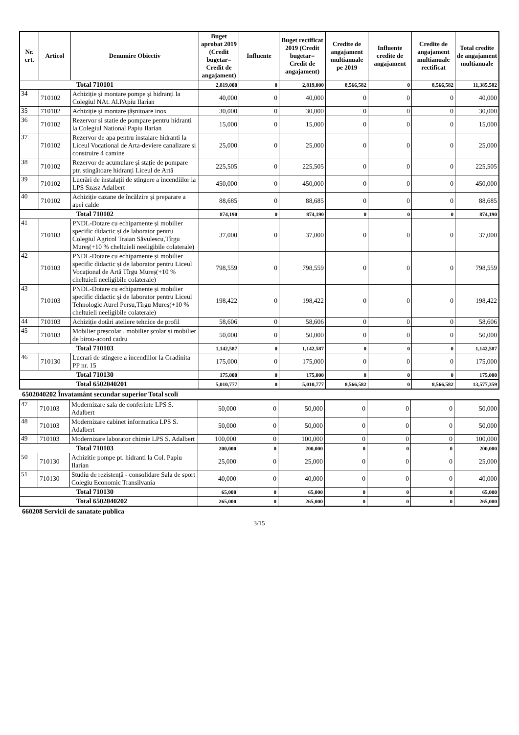| Nr. crt. | Articol | Denumire Obiectiv | Buget aprobat 2019 (Credit bugetar= Credit de angajament) | Influente | Buget rectificat 2019 (Credit bugetar= Credit de angajament) | Credite de angajament multianuale pe 2019 | Influente credite de angajament | Credite de angajament multianuale rectificat | Total credite de angajament multianuale |
| --- | --- | --- | --- | --- | --- | --- | --- | --- | --- |
| Total 710101 | | | 2,819,000 | 0 | 2,819,000 | 8,566,582 | 0 | 8,566,582 | 11,385,582 |
| 34 | 710102 | Achiziție și montare pompe și hidranți la Colegiul NAt. Al.PApiu Ilarian | 40,000 | 0 | 40,000 | 0 | 0 | 0 | 40,000 |
| 35 | 710102 | Achiziție și montare țâșnitoare inox | 30,000 | 0 | 30,000 | 0 | 0 | 0 | 30,000 |
| 36 | 710102 | Rezervor si statie de pompare pentru hidranti la Colegiul National Papiu Ilarian | 15,000 | 0 | 15,000 | 0 | 0 | 0 | 15,000 |
| 37 | 710102 | Rezervor de apa pentru instalare hidranti la Liceul Vocational de Arta-deviere canalizare si construire 4 camine | 25,000 | 0 | 25,000 | 0 | 0 | 0 | 25,000 |
| 38 | 710102 | Rezervor de acumulare și stație de pompare ptr. stingătoare hidranți Liceul de Artă | 225,505 | 0 | 225,505 | 0 | 0 | 0 | 225,505 |
| 39 | 710102 | Lucrări de instalații de stingere a incendiilor la LPS Szasz Adalbert | 450,000 | 0 | 450,000 | 0 | 0 | 0 | 450,000 |
| 40 | 710102 | Achiziție cazane de încălzire și preparare a apei calde | 88,685 | 0 | 88,685 | 0 | 0 | 0 | 88,685 |
| Total 710102 | | | 874,190 | 0 | 874,190 | 0 | 0 | 0 | 874,190 |
| 41 | 710103 | PNDL-Dotare cu echipamente și mobilier specific didactic și de laborator pentru Colegiul Agricol Traian Săvulescu,Tîrgu Mureș(+10 % cheltuieli neeligibile colaterale) | 37,000 | 0 | 37,000 | 0 | 0 | 0 | 37,000 |
| 42 | 710103 | PNDL-Dotare cu echipamente și mobilier specific didactic și de laborator pentru Liceul Vocațional de Artă Tîrgu Mureș(+10 % cheltuieli neeligibile colaterale) | 798,559 | 0 | 798,559 | 0 | 0 | 0 | 798,559 |
| 43 | 710103 | PNDL-Dotare cu echipamente și mobilier specific didactic și de laborator pentru Liceul Tehnologic Aurel Persu,Tîrgu Mureș(+10 % cheltuieli neeligibile colaterale) | 198,422 | 0 | 198,422 | 0 | 0 | 0 | 198,422 |
| 44 | 710103 | Achiziție dotări ateliere tehnice de profil | 58,606 | 0 | 58,606 | 0 | 0 | 0 | 58,606 |
| 45 | 710103 | Mobilier preșcolar , mobilier școlar și mobilier de birou-acord cadru | 50,000 | 0 | 50,000 | 0 | 0 | 0 | 50,000 |
| Total 710103 | | | 1,142,587 | 0 | 1,142,587 | 0 | 0 | 0 | 1,142,587 |
| 46 | 710130 | Lucrari de stingere a incendiilor la Gradinita PP nr. 15 | 175,000 | 0 | 175,000 | 0 | 0 | 0 | 175,000 |
| Total 710130 | | | 175,000 | 0 | 175,000 | 0 | 0 | 0 | 175,000 |
| Total 6502040201 | | | 5,010,777 | 0 | 5,010,777 | 8,566,582 | 0 | 8,566,582 | 13,577,359 |
6502040202 Învatamânt secundar superior Total scoli
| 47 | 710103 | Modernizare sala de conferinte LPS S. Adalbert | 50,000 | 0 | 50,000 | 0 | 0 | 0 | 50,000 |
| 48 | 710103 | Modernizare cabinet informatica LPS S. Adalbert | 50,000 | 0 | 50,000 | 0 | 0 | 0 | 50,000 |
| 49 | 710103 | Modernizare laborator chimie LPS S. Adalbert | 100,000 | 0 | 100,000 | 0 | 0 | 0 | 100,000 |
| Total 710103 | | | 200,000 | 0 | 200,000 | 0 | 0 | 0 | 200,000 |
| 50 | 710130 | Achizitie pompe pt. hidranti la Col. Papiu Ilarian | 25,000 | 0 | 25,000 | 0 | 0 | 0 | 25,000 |
| 51 | 710130 | Studiu de rezistență - consolidare Sala de sport Colegiu Economic Transilvania | 40,000 | 0 | 40,000 | 0 | 0 | 0 | 40,000 |
| Total 710130 | | | 65,000 | 0 | 65,000 | 0 | 0 | 0 | 65,000 |
| Total 6502040202 | | | 265,000 | 0 | 265,000 | 0 | 0 | 0 | 265,000 |
660208 Servicii de sanatate publica
3/15